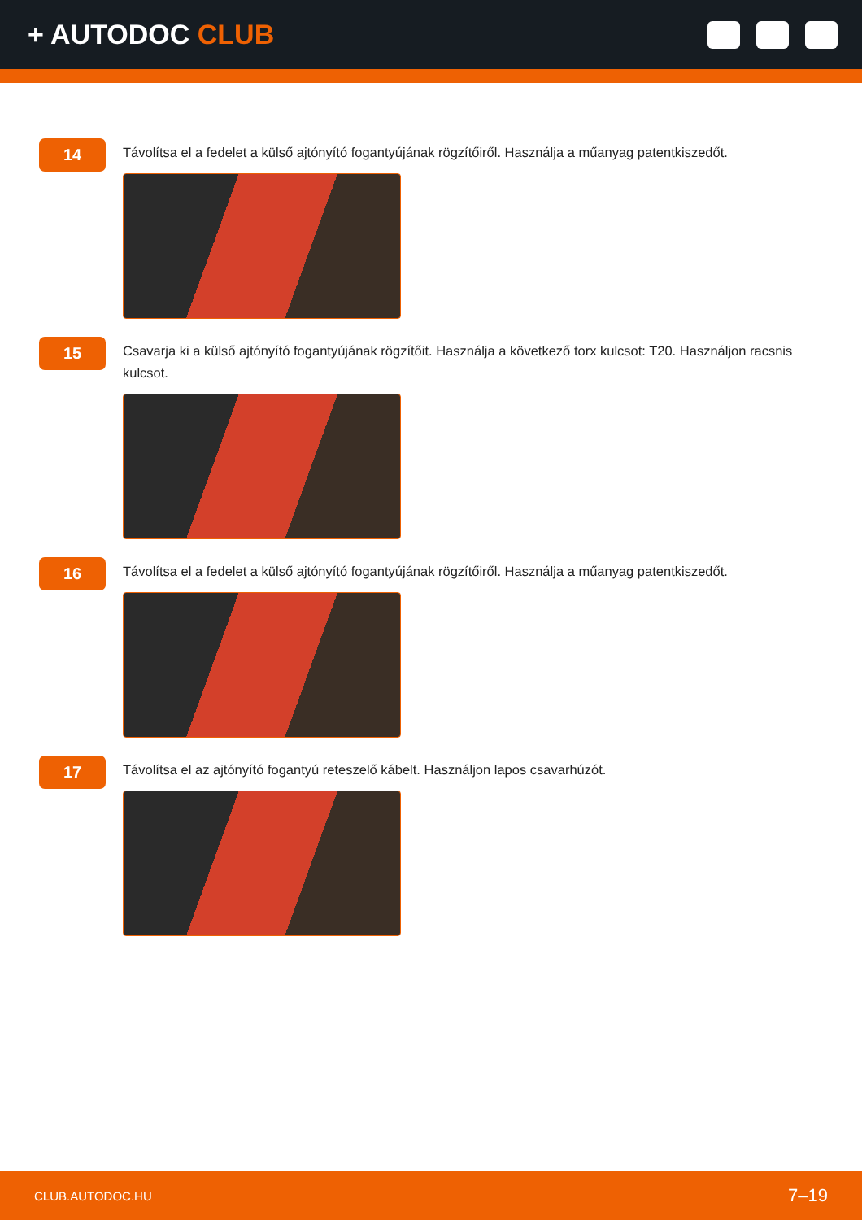+ AUTODOC CLUB
14
Távolítsa el a fedelet a külső ajtónyító fogantyújának rögzítőiről. Használja a műanyag patentkiszedőt.
15
Csavarja ki a külső ajtónyító fogantyújának rögzítőit. Használja a következő torx kulcsot: T20. Használjon racsnis kulcsot.
16
Távolítsa el a fedelet a külső ajtónyító fogantyújának rögzítőiről. Használja a műanyag patentkiszedőt.
17
Távolítsa el az ajtónyító fogantyú reteszelő kábelt. Használjon lapos csavarhúzót.
CLUB.AUTODOC.HU 7–19